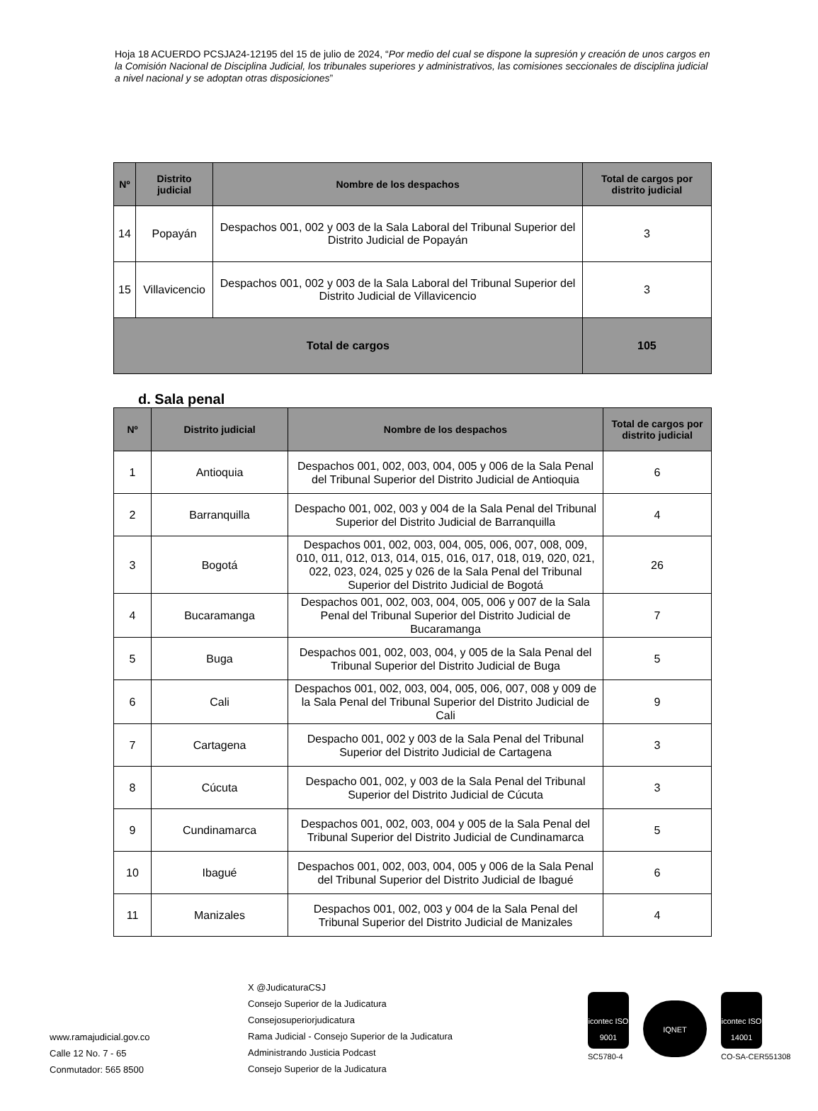Hoja 18 ACUERDO PCSJA24-12195 del 15 de julio de 2024, “Por medio del cual se dispone la supresión y creación de unos cargos en la Comisión Nacional de Disciplina Judicial, los tribunales superiores y administrativos, las comisiones seccionales de disciplina judicial a nivel nacional y se adoptan otras disposiciones”
| Nº | Distrito judicial | Nombre de los despachos | Total de cargos por distrito judicial |
| --- | --- | --- | --- |
| 14 | Popayán | Despachos 001, 002 y 003 de la Sala Laboral del Tribunal Superior del Distrito Judicial de Popayán | 3 |
| 15 | Villavicencio | Despachos 001, 002 y 003 de la Sala Laboral del Tribunal Superior del Distrito Judicial de Villavicencio | 3 |
| Total de cargos | | | 105 |
d. Sala penal
| Nº | Distrito judicial | Nombre de los despachos | Total de cargos por distrito judicial |
| --- | --- | --- | --- |
| 1 | Antioquia | Despachos 001, 002, 003, 004, 005 y 006 de la Sala Penal del Tribunal Superior del Distrito Judicial de Antioquia | 6 |
| 2 | Barranquilla | Despacho 001, 002, 003 y 004 de la Sala Penal del Tribunal Superior del Distrito Judicial de Barranquilla | 4 |
| 3 | Bogotá | Despachos 001, 002, 003, 004, 005, 006, 007, 008, 009, 010, 011, 012, 013, 014, 015, 016, 017, 018, 019, 020, 021, 022, 023, 024, 025 y 026 de la Sala Penal del Tribunal Superior del Distrito Judicial de Bogotá | 26 |
| 4 | Bucaramanga | Despachos 001, 002, 003, 004, 005, 006 y 007 de la Sala Penal del Tribunal Superior del Distrito Judicial de Bucaramanga | 7 |
| 5 | Buga | Despachos 001, 002, 003, 004, y 005 de la Sala Penal del Tribunal Superior del Distrito Judicial de Buga | 5 |
| 6 | Cali | Despachos 001, 002, 003, 004, 005, 006, 007, 008 y 009 de la Sala Penal del Tribunal Superior del Distrito Judicial de Cali | 9 |
| 7 | Cartagena | Despacho 001, 002 y 003 de la Sala Penal del Tribunal Superior del Distrito Judicial de Cartagena | 3 |
| 8 | Cúcuta | Despacho 001, 002, y 003 de la Sala Penal del Tribunal Superior del Distrito Judicial de Cúcuta | 3 |
| 9 | Cundinamarca | Despachos 001, 002, 003, 004 y 005 de la Sala Penal del Tribunal Superior del Distrito Judicial de Cundinamarca | 5 |
| 10 | Ibagué | Despachos 001, 002, 003, 004, 005 y 006 de la Sala Penal del Tribunal Superior del Distrito Judicial de Ibagué | 6 |
| 11 | Manizales | Despachos 001, 002, 003 y 004 de la Sala Penal del Tribunal Superior del Distrito Judicial de Manizales | 4 |
www.ramajudicial.gov.co
Calle 12 No. 7 - 65
Conmutador: 565 8500
X @JudicaturaCSJ
Consejo Superior de la Judicatura
Consejosuperiorjudicatura
Rama Judicial - Consejo Superior de la Judicatura
Administrando Justicia Podcast
Consejo Superior de la Judicatura
icontec ISO 9001
SC5780-4
IQNET
icontec ISO 14001
CO-SA-CER551308